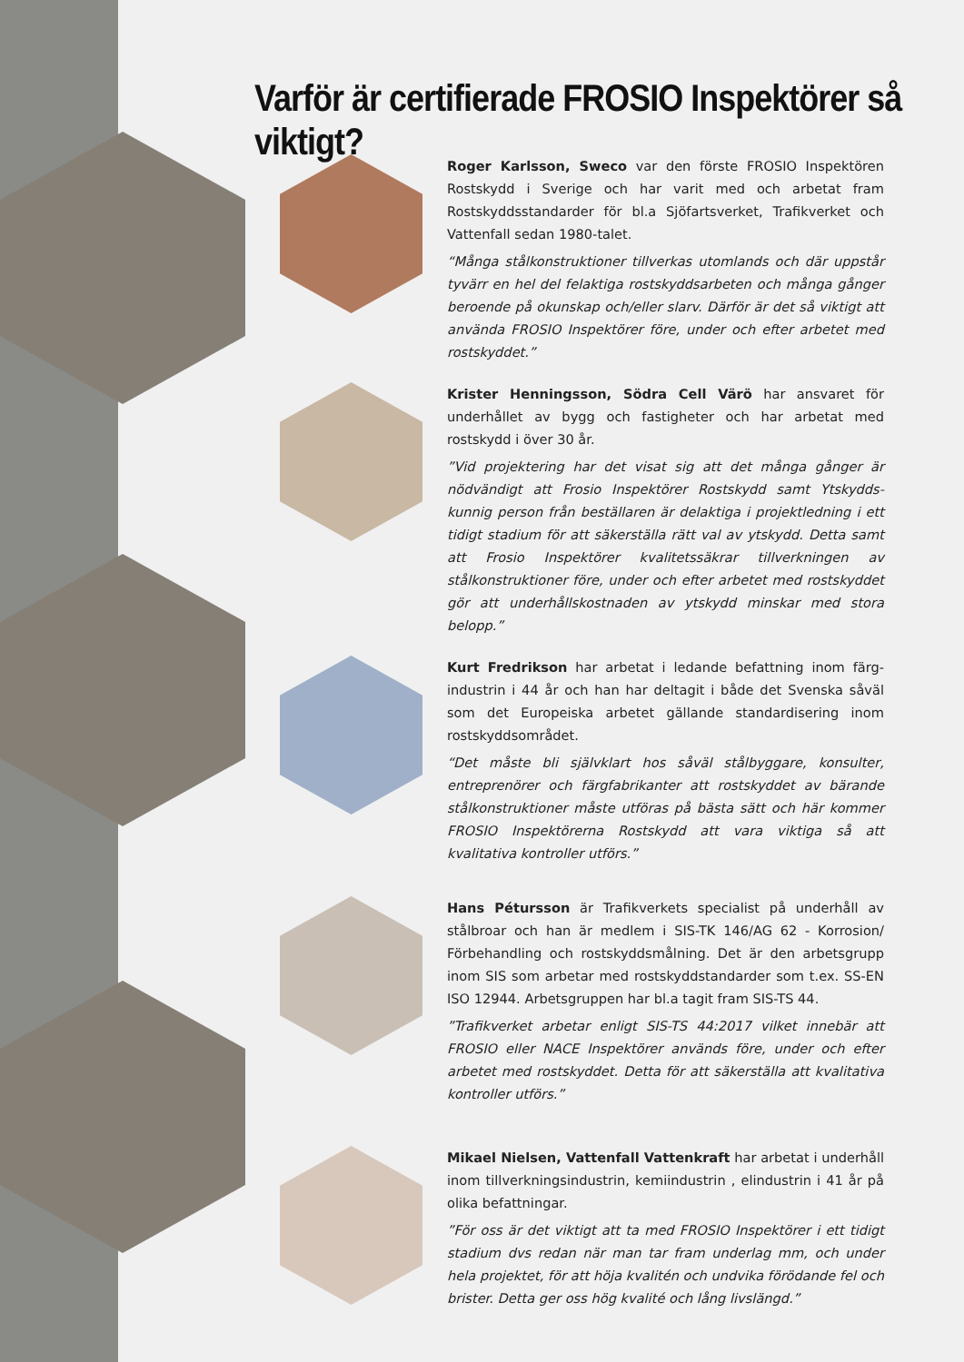Varför är certifierade FROSIO Inspektörer så viktigt?
Roger Karlsson, Sweco var den förste FROSIO Inspektören Rostskydd i Sverige och har varit med och arbetat fram Rostskyddsstandarder för bl.a Sjöfartsverket, Trafikverket och Vattenfall sedan 1980-talet.
“Många stålkonstruktioner tillverkas utomlands och där uppstår tyvärr en hel del felaktiga rostskyddsarbeten och många gånger beroende på okunskap och/eller slarv. Där­för är det så viktigt att använda FROSIO Inspektörer före, under och efter arbetet med rostskyddet.”
Krister Henningsson, Södra Cell Värö har ansvaret för underhållet av bygg och fastigheter och har arbetat med rostskydd i över 30 år.
”Vid projektering har det visat sig att det många gånger är nödvändigt att Frosio Inspektörer Rostskydd samt Ytskydds­kunnig person från beställaren är delaktiga i projektledning i ett tidigt stadium för att säkerställa rätt val av ytskydd. Detta samt att Frosio Inspektörer kvalitetssäkrar tillverk­ningen av stålkonstruktioner före, under och efter arbetet med rostskyddet gör att underhållskostnaden av ytskydd minskar med stora belopp.”
Kurt Fredrikson har arbetat i ledande befattning inom färg­industrin i 44 år och han har deltagit i både det Svenska såväl som det Europeiska arbetet gällande standardisering inom rostskyddsområdet.
“Det måste bli självklart hos såväl stålbyggare, konsulter, entreprenörer och färgfabrikanter att rostskyddet av bärande stålkonstruktioner måste utföras på bästa sätt och här kommer FROSIO Inspektörerna Rostskydd att vara viktiga så att kvalitativa kontroller utförs.”
Hans Pétursson är Trafikverkets specialist på underhåll av stålbroar och han är medlem i SIS-TK 146/AG 62 - Korrosion/ Förbehandling och rostskyddsmålning. Det är den arbets­grupp inom SIS som arbetar med rostskyddstandarder som t.ex. SS-EN ISO 12944. Arbetsgruppen har bl.a tagit fram SIS-TS 44.
”Trafikverket arbetar enligt SIS-TS 44:2017 vilket innebär att FROSIO eller NACE Inspektörer används före, under och efter arbetet med rostskyddet. Detta för att säkerställa att kvalitativa kontroller utförs.”
Mikael Nielsen, Vattenfall Vattenkraft har arbetat i under­håll inom tillverkningsindustrin, kemiindustrin , elindustrin i 41 år på olika befattningar.
”För oss är det viktigt att ta med FROSIO Inspektörer i ett tidigt stadium dvs redan när man tar fram underlag mm, och under hela projektet, för att höja kvalitén och undvika förödande fel och brister. Detta ger oss hög kvalité och lång livslängd.”